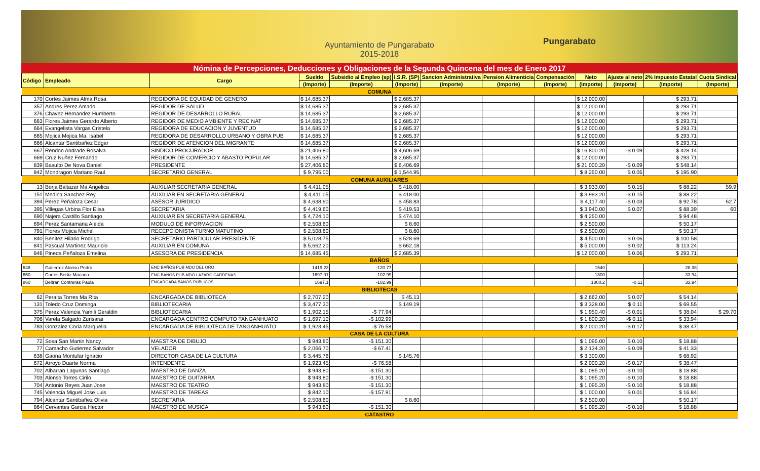Ayuntamiento de Pungarabato
2015-2018
Pungarabato
Nómina de Percepciones, Deducciones y Obligaciones de la Segunda Quincena del mes de Enero 2017
| Código | Empleado | Cargo | Sueldo | Subsidio al Empleo (sp) | I.S.R. (SP) | Sancion Administrativa | Pension Alimenticia | Compensación | Neto | Ajuste al neto | 2% Impuesto Estatal | Cuota Sindical |
| --- | --- | --- | --- | --- | --- | --- | --- | --- | --- | --- | --- | --- |
| | | | (Importe) | (Importe) | (Importe) | (Importe) | (Importe) | (Importe) | (Importe) | (Importe) | (Importe) | (Importe) |
| COMUNA | | | | | | | | | | | | |
| 170 | Cortes Jaimes Alma Rosa | REGIDORA DE EQUIDAD DE GENERO | $ 14,685.37 | | $ 2,685.37 | | | | $ 12,000.00 | | $ 293.71 | |
| 357 | Andres Perez Amado | REGIDOR DE SALUD | $ 14,685.37 | | $ 2,685.37 | | | | $ 12,000.00 | | $ 293.71 | |
| 376 | Chavez Hernandez Humberto | REGIDOR DE DESARROLLO RURAL | $ 14,685.37 | | $ 2,685.37 | | | | $ 12,000.00 | | $ 293.71 | |
| 663 | Flores Jaimes Gerardo Alberto | REGIDOR DE MEDIO AMBIENTE Y REC NAT | $ 14,685.37 | | $ 2,685.37 | | | | $ 12,000.00 | | $ 293.71 | |
| 664 | Evangelista Vargas Cristela | REGIDORA DE EDUCACION Y JUVENTUD | $ 14,685.37 | | $ 2,685.37 | | | | $ 12,000.00 | | $ 293.71 | |
| 665 | Mojica Mojica Ma. Isabel | REGIDORA DE DESARROLLO URBANO Y OBRA PUB | $ 14,685.37 | | $ 2,685.37 | | | | $ 12,000.00 | | $ 293.71 | |
| 666 | Alcantar Santibañez Edgar | REGIDOR DE ATENCION DEL MIGRANTE | $ 14,685.37 | | $ 2,685.37 | | | | $ 12,000.00 | | $ 293.71 | |
| 667 | Rendon Andrade Rosalva | SINDICO PROCURADOR | $ 21,406.80 | | $ 4,606.69 | | | | $ 16,800.20 | -$ 0.09 | $ 428.14 | |
| 669 | Cruz Nuñez Fernando | REGIDOR DE COMERCIO Y ABASTO POPULAR | $ 14,685.37 | | $ 2,685.37 | | | | $ 12,000.00 | | $ 293.71 | |
| 839 | Basulto De Nova Daniel | PRESIDENTE | $ 27,406.80 | | $ 6,406.69 | | | | $ 21,000.20 | -$ 0.09 | $ 548.14 | |
| 842 | Mondragon Mariano Raul | SECRETARIO GENERAL | $ 9,795.00 | | $ 1,544.95 | | | | $ 8,250.00 | $ 0.05 | $ 195.90 | |
| COMUNA AUXILIARES | | | | | | | | | | | | |
| 13 | Borja Baltazar Ma Angelica | AUXILIAR SECRETARIA GENERAL | $ 4,411.05 | | $ 418.00 | | | | $ 3,933.00 | $ 0.15 | $ 88.22 | 59.9 |
| 151 | Medina Sanchez Rey | AUXILIAR EN SECRETARIA GENERAL | $ 4,411.05 | | $ 418.00 | | | | $ 3,993.20 | -$ 0.15 | $ 88.22 | |
| 394 | Perez Peñaloza Cesar | ASESOR JURIDICO | $ 4,638.90 | | $ 458.83 | | | | $ 4,117.40 | -$ 0.03 | $ 92.78 | 62.7 |
| 395 | Villegas Urbina Flor Elisa | SECRETARIA | $ 4,419.60 | | $ 419.53 | | | | $ 3,940.00 | $ 0.07 | $ 88.39 | 60 |
| 690 | Najera Castillo Santiago | AUXILIAR EN SECRETARIA GENERAL | $ 4,724.10 | | $ 474.10 | | | | $ 4,250.00 | | $ 94.48 | |
| 694 | Perez Santamaria Aleida | MODULO DE INFORMACION | $ 2,508.60 | | $ 8.60 | | | | $ 2,500.00 | | $ 50.17 | |
| 791 | Flores Mojica Michel | RECEPCIONISTA TURNO MATUTINO | $ 2,508.60 | | $ 8.60 | | | | $ 2,500.00 | | $ 50.17 | |
| 840 | Benitez Hilario Rodrigo | SECRETARIO PARTICULAR PRESIDENTE | $ 5,028.75 | | $ 528.69 | | | | $ 4,500.00 | $ 0.06 | $ 100.58 | |
| 841 | Pascual Martinez Mauricio | AUXILIAR EN COMUNA | $ 5,662.20 | | $ 662.18 | | | | $ 5,000.00 | $ 0.02 | $ 113.24 | |
| 846 | Pineda Peñaloza Emelina | ASESORA DE PRESIDENCIA | $ 14,685.45 | | $ 2,685.39 | | | | $ 12,000.00 | $ 0.06 | $ 293.71 | |
| BAÑOS | | | | | | | | | | | | |
| 648 | Gutierrez Alonso Pedro | ENC BAÑOS PUB MDO DEL ORO | 1419.23 | -120.77 | | | | | 1540 | | 28.38 | |
| 650 | Cortes Bertiz Macario | ENC BAÑOS PUB MDO LAZARO CARDENAS | 1697.01 | -102.99 | | | | | 1800 | | 33.94 | |
| 860 | Beltran Contreras Paula | ENCARGADA BAÑOS PUBLICOS | 1697.1 | -102.99 | | | | | 1800.2 | -0.11 | 33.94 | |
| BIBLIOTECAS | | | | | | | | | | | | |
| 62 | Peralta Torres Ma Rita | ENCARGADA DE BIBLIOTECA | $ 2,707.20 | | $ 45.13 | | | | $ 2,662.00 | $ 0.07 | $ 54.14 | |
| 131 | Toledo Cruz Dominga | BIBLIOTECARIA | $ 3,477.30 | | $ 149.19 | | | | $ 3,328.00 | $ 0.11 | $ 69.55 | |
| 375 | Perez Valencia Yamili Geraldin | BIBLIOTECARIA | $ 1,902.15 | -$ 77.94 | | | | | $ 1,950.40 | -$ 0.01 | $ 38.04 | $ 29.70 |
| 706 | Varela Salgado Zurisarai | ENCARGADA CENTRO COMPUTO TANGANHUATO | $ 1,697.10 | -$ 102.99 | | | | | $ 1,800.20 | -$ 0.11 | $ 33.94 | |
| 783 | Gonzalez Coria Marquelia | ENCARGADA DE BIBLIOTECA DE TANGANHUATO | $ 1,923.45 | -$ 76.58 | | | | | $ 2,000.20 | -$ 0.17 | $ 38.47 | |
| CASA DE LA CULTURA | | | | | | | | | | | | |
| 72 | Sosa San Martin Nancy | MAESTRA DE DIBUJO | $ 943.80 | -$ 151.30 | | | | | $ 1,095.00 | $ 0.10 | $ 18.88 | |
| 77 | Camacho Gutierrez Salvador | VELADOR | $ 2,066.70 | -$ 67.41 | | | | | $ 2,134.20 | -$ 0.09 | $ 41.33 | |
| 638 | Gaona Montufar Ignacio | DIRECTOR CASA DE LA CULTURA | $ 3,445.76 | | $ 145.76 | | | | $ 3,300.00 | | $ 68.92 | |
| 672 | Arroyo Duarte Norma | INTENDENTE | $ 1,923.45 | -$ 76.58 | | | | | $ 2,000.20 | -$ 0.17 | $ 38.47 | |
| 702 | Albarran Lagunas Santiago | MAESTRO DE DANZA | $ 943.80 | -$ 151.30 | | | | | $ 1,095.20 | -$ 0.10 | $ 18.88 | |
| 703 | Alonso Torres Cirilo | MAESTRO DE GUITARRA | $ 943.80 | -$ 151.30 | | | | | $ 1,095.20 | -$ 0.10 | $ 18.88 | |
| 704 | Antonio Reyes Juan Jose | MAESTRO DE TEATRO | $ 943.80 | -$ 151.30 | | | | | $ 1,095.20 | -$ 0.10 | $ 18.88 | |
| 745 | Valencia Miguel Jose Luis | MAESTRO DE TAREAS | $ 842.10 | -$ 157.91 | | | | | $ 1,000.00 | $ 0.01 | $ 16.84 | |
| 794 | Alcantar Santibañez Olivia | SECRETARIA | $ 2,508.60 | | $ 8.60 | | | | $ 2,500.00 | | $ 50.17 | |
| 864 | Cervantes Garcia Hector | MAESTRO DE MUSICA | $ 943.80 | -$ 151.30 | | | | | $ 1,095.20 | -$ 0.10 | $ 18.88 | |
| CATASTRO | | | | | | | | | | | | |